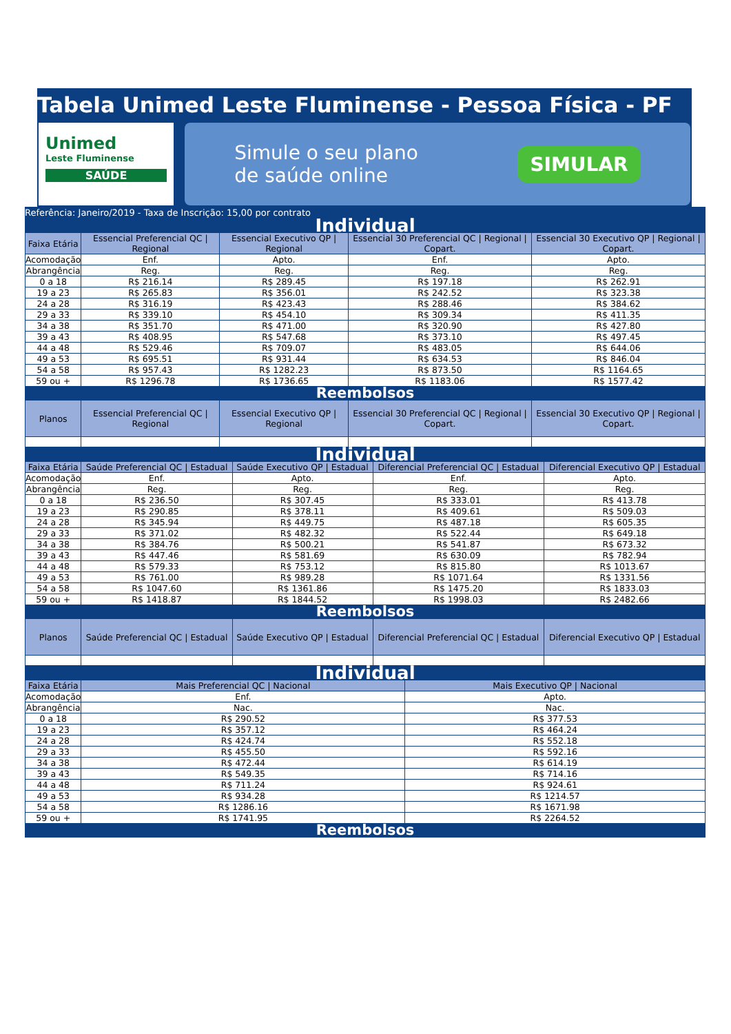Tabela Unimed Leste Fluminense - Pessoa Física - PF
Unimed
Leste Fluminense
SAÚDE
Simule o seu plano
de saúde online
SIMULAR
Referência: Janeiro/2019 - Taxa de Inscrição: 15,00 por contrato
| Individual | | | | |
| Faixa Etária | Essencial Preferencial QC / Regional | Essencial Executivo QP / Regional | Essencial 30 Preferencial QC / Regional / Copart. | Essencial 30 Executivo QP / Regional / Copart. |
| Acomodação | Enf. | Apto. | Enf. | Apto. |
| Abrangência | Reg. | Reg. | Reg. | Reg. |
| 0 a 18 | R$ 216.14 | R$ 289.45 | R$ 197.18 | R$ 262.91 |
| 19 a 23 | R$ 265.83 | R$ 356.01 | R$ 242.52 | R$ 323.38 |
| 24 a 28 | R$ 316.19 | R$ 423.43 | R$ 288.46 | R$ 384.62 |
| 29 a 33 | R$ 339.10 | R$ 454.10 | R$ 309.34 | R$ 411.35 |
| 34 a 38 | R$ 351.70 | R$ 471.00 | R$ 320.90 | R$ 427.80 |
| 39 a 43 | R$ 408.95 | R$ 547.68 | R$ 373.10 | R$ 497.45 |
| 44 a 48 | R$ 529.46 | R$ 709.07 | R$ 483.05 | R$ 644.06 |
| 49 a 53 | R$ 695.51 | R$ 931.44 | R$ 634.53 | R$ 846.04 |
| 54 a 58 | R$ 957.43 | R$ 1282.23 | R$ 873.50 | R$ 1164.65 |
| 59 ou + | R$ 1296.78 | R$ 1736.65 | R$ 1183.06 | R$ 1577.42 |
| Reembolsos | | | | |
| Planos | Essencial Preferencial QC / Regional | Essencial Executivo QP / Regional | Essencial 30 Preferencial QC / Regional / Copart. | Essencial 30 Executivo QP / Regional / Copart. |
| Individual | | | | |
| Faixa Etária | Saúde Preferencial QC / Estadual | Saúde Executivo QP / Estadual | Diferencial Preferencial QC / Estadual | Diferencial Executivo QP / Estadual |
| Acomodação | Enf. | Apto. | Enf. | Apto. |
| Abrangência | Reg. | Reg. | Reg. | Reg. |
| 0 a 18 | R$ 236.50 | R$ 307.45 | R$ 333.01 | R$ 413.78 |
| 19 a 23 | R$ 290.85 | R$ 378.11 | R$ 409.61 | R$ 509.03 |
| 24 a 28 | R$ 345.94 | R$ 449.75 | R$ 487.18 | R$ 605.35 |
| 29 a 33 | R$ 371.02 | R$ 482.32 | R$ 522.44 | R$ 649.18 |
| 34 a 38 | R$ 384.76 | R$ 500.21 | R$ 541.87 | R$ 673.32 |
| 39 a 43 | R$ 447.46 | R$ 581.69 | R$ 630.09 | R$ 782.94 |
| 44 a 48 | R$ 579.33 | R$ 753.12 | R$ 815.80 | R$ 1013.67 |
| 49 a 53 | R$ 761.00 | R$ 989.28 | R$ 1071.64 | R$ 1331.56 |
| 54 a 58 | R$ 1047.60 | R$ 1361.86 | R$ 1475.20 | R$ 1833.03 |
| 59 ou + | R$ 1418.87 | R$ 1844.52 | R$ 1998.03 | R$ 2482.66 |
| Reembolsos | | | | |
| Planos | Saúde Preferencial QC / Estadual | Saúde Executivo QP / Estadual | Diferencial Preferencial QC / Estadual | Diferencial Executivo QP / Estadual |
| Individual | | |
| Faixa Etária | Mais Preferencial QC / Nacional | Mais Executivo QP / Nacional |
| Acomodação | Enf. | Apto. |
| Abrangência | Nac. | Nac. |
| 0 a 18 | R$ 290.52 | R$ 377.53 |
| 19 a 23 | R$ 357.12 | R$ 464.24 |
| 24 a 28 | R$ 424.74 | R$ 552.18 |
| 29 a 33 | R$ 455.50 | R$ 592.16 |
| 34 a 38 | R$ 472.44 | R$ 614.19 |
| 39 a 43 | R$ 549.35 | R$ 714.16 |
| 44 a 48 | R$ 711.24 | R$ 924.61 |
| 49 a 53 | R$ 934.28 | R$ 1214.57 |
| 54 a 58 | R$ 1286.16 | R$ 1671.98 |
| 59 ou + | R$ 1741.95 | R$ 2264.52 |
| Reembolsos | | |